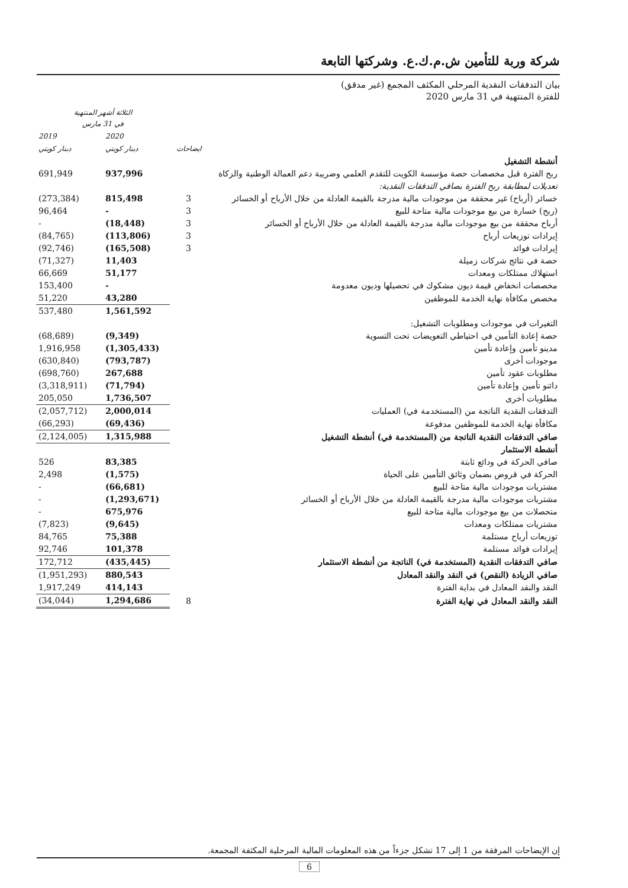شركة وربة للتأمين ش.م.ك.ع. وشركتها التابعة
بيان التدفقات النقدية المرحلي المكثف المجمع (غير مدقق)
للفترة المنتهية في 31 مارس 2020
| | | الثلاثة أشهر المنتهية في 31 مارس | |
| --- | --- | --- | --- |
| | | 2020 | 2019 |
| | ايضاحات | دينار كويتي | دينار كويتي |
| أنشطة التشغيل | | | |
| ربح الفترة قبل مخصصات حصة مؤسسة الكويت للتقدم العلمي وضريبة دعم العمالة الوطنية والزكاة | | 937,996 | 691,949 |
| تعديلات لمطابقة ربح الفترة بصافي التدفقات النقدية: | | | |
| خسائر (أرباح) غير محققة من موجودات مالية مدرجة بالقيمة العادلة من خلال الأرباح أو الخسائر | 3 | 815,498 | (273,384) |
| (ربح) خسارة من بيع موجودات مالية متاحة للبيع | 3 | - | 96,464 |
| أرباح محققة من بيع موجودات مالية مدرجة بالقيمة العادلة من خلال الأرباح أو الخسائر | 3 | (18,448) | - |
| إيرادات توزيعات أرباح | 3 | (113,806) | (84,765) |
| إيرادات فوائد | 3 | (165,508) | (92,746) |
| حصة في نتائج شركات زميلة | | 11,403 | (71,327) |
| استهلاك ممتلكات ومعدات | | 51,177 | 66,669 |
| مخصصات انخفاض قيمة ديون مشكوك في تحصيلها وديون معدومة | | - | 153,400 |
| مخصص مكافأة نهاية الخدمة للموظفين | | 43,280 | 51,220 |
| | | 1,561,592 | 537,480 |
| التغيرات في موجودات ومطلوبات التشغيل: | | | |
| حصة إعادة التأمين في احتياطي التعويضات تحت التسوية | | (9,349) | (68,689) |
| مدينو تأمين وإعادة تأمين | | (1,305,433) | 1,916,958 |
| موجودات أخرى | | (793,787) | (630,840) |
| مطلوبات عقود تأمين | | 267,688 | (698,760) |
| دائنو تأمين وإعادة تأمين | | (71,794) | (3,318,911) |
| مطلوبات أخرى | | 1,736,507 | 205,050 |
| التدفقات النقدية الناتجة من (المستخدمة في) العمليات | | 2,000,014 | (2,057,712) |
| مكافأة نهاية الخدمة للموظفين مدفوعة | | (69,436) | (66,293) |
| صافي التدفقات النقدية الناتجة من (المستخدمة في) أنشطة التشغيل | | 1,315,988 | (2,124,005) |
| أنشطة الاستثمار | | | |
| صافي الحركة في ودائع ثابتة | | 83,385 | 526 |
| الحركة في قروض بضمان وثائق التأمين على الحياة | | (1,575) | 2,498 |
| مشتريات موجودات مالية متاحة للبيع | | (66,681) | - |
| مشتريات موجودات مالية مدرجة بالقيمة العادلة من خلال الأرباح أو الخسائر | | (1,293,671) | - |
| متحصلات من بيع موجودات مالية متاحة للبيع | | 675,976 | - |
| مشتريات ممتلكات ومعدات | | (9,645) | (7,823) |
| توزيعات أرباح مستلمة | | 75,388 | 84,765 |
| إيرادات فوائد مستلمة | | 101,378 | 92,746 |
| صافي التدفقات النقدية (المستخدمة في) الناتجة من أنشطة الاستثمار | | (435,445) | 172,712 |
| صافي الزيادة (النقص) في النقد والنقد المعادل | | 880,543 | (1,951,293) |
| النقد والنقد المعادل في بداية الفترة | | 414,143 | 1,917,249 |
| النقد والنقد المعادل في نهاية الفترة | 8 | 1,294,686 | (34,044) |
إن الإيضاحات المرفقة من 1 إلى 17 تشكل جزءاً من هذه المعلومات المالية المرحلية المكثفة المجمعة.
6